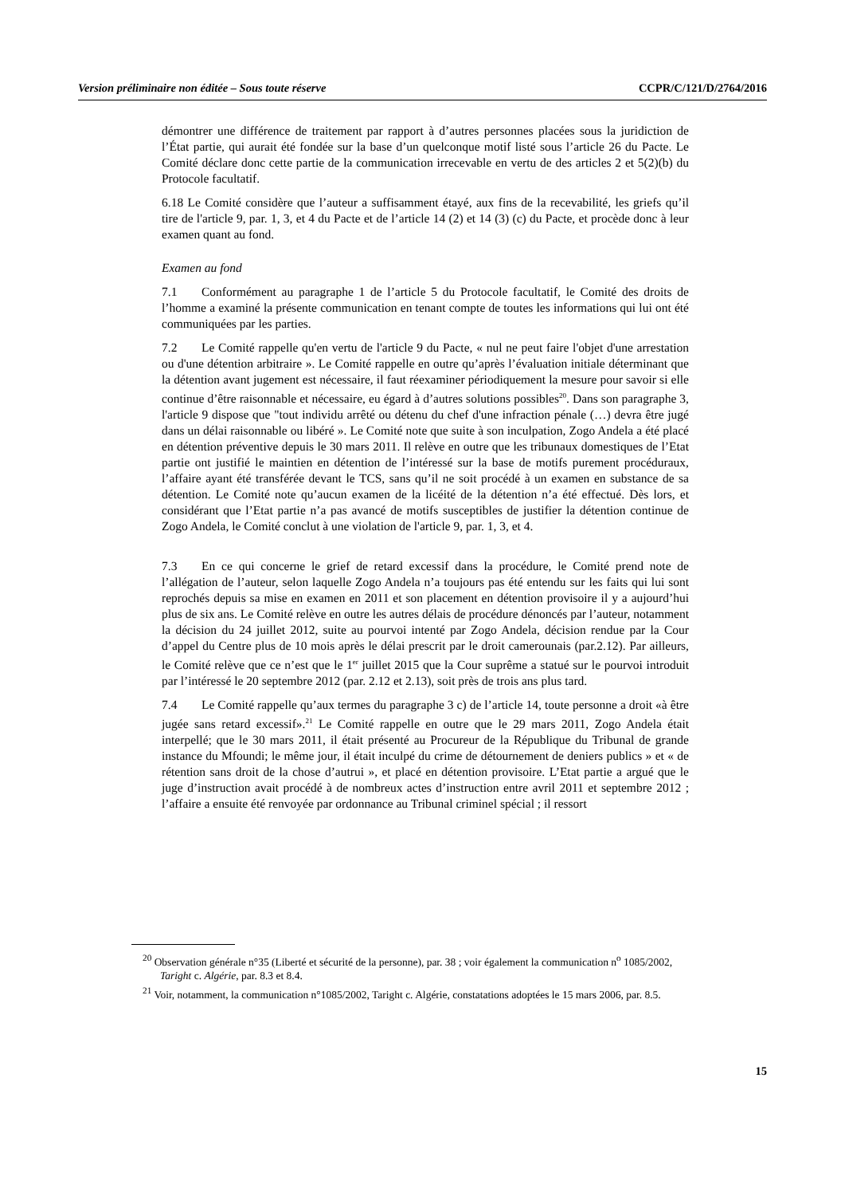Version préliminaire non éditée – Sous toute réserve CCPR/C/121/D/2764/2016
démontrer une différence de traitement par rapport à d’autres personnes placées sous la juridiction de l’État partie, qui aurait été fondée sur la base d’un quelconque motif listé sous l’article 26 du Pacte. Le Comité déclare donc cette partie de la communication irrecevable en vertu de des articles 2 et 5(2)(b) du Protocole facultatif.
6.18 Le Comité considère que l’auteur a suffisamment étayé, aux fins de la recevabilité, les griefs qu’il tire de l'article 9, par. 1, 3, et 4 du Pacte et de l’article 14 (2) et 14 (3) (c) du Pacte, et procède donc à leur examen quant au fond.
Examen au fond
7.1 Conformément au paragraphe 1 de l’article 5 du Protocole facultatif, le Comité des droits de l’homme a examiné la présente communication en tenant compte de toutes les informations qui lui ont été communiquées par les parties.
7.2 Le Comité rappelle qu'en vertu de l'article 9 du Pacte, « nul ne peut faire l'objet d'une arrestation ou d'une détention arbitraire ». Le Comité rappelle en outre qu’après l’évaluation initiale déterminant que la détention avant jugement est nécessaire, il faut réexaminer périodiquement la mesure pour savoir si elle continue d’être raisonnable et nécessaire, eu égard à d’autres solutions possibles<sup>20</sup>. Dans son paragraphe 3, l'article 9 dispose que "tout individu arrêté ou détenu du chef d'une infraction pénale (…) devra être jugé dans un délai raisonnable ou libéré ». Le Comité note que suite à son inculpation, Zogo Andela a été placé en détention préventive depuis le 30 mars 2011. Il relève en outre que les tribunaux domestiques de l’Etat partie ont justifié le maintien en détention de l’intéressé sur la base de motifs purement procéduraux, l’affaire ayant été transférée devant le TCS, sans qu’il ne soit procédé à un examen en substance de sa détention. Le Comité note qu’aucun examen de la licéité de la détention n’a été effectué. Dès lors, et considérant que l’Etat partie n’a pas avancé de motifs susceptibles de justifier la détention continue de Zogo Andela, le Comité conclut à une violation de l'article 9, par. 1, 3, et 4.
7.3 En ce qui concerne le grief de retard excessif dans la procédure, le Comité prend note de l’allégation de l’auteur, selon laquelle Zogo Andela n’a toujours pas été entendu sur les faits qui lui sont reprochés depuis sa mise en examen en 2011 et son placement en détention provisoire il y a aujourd’hui plus de six ans. Le Comité relève en outre les autres délais de procédure dénoncés par l’auteur, notamment la décision du 24 juillet 2012, suite au pourvoi intenté par Zogo Andela, décision rendue par la Cour d’appel du Centre plus de 10 mois après le délai prescrit par le droit camerounais (par.2.12). Par ailleurs, le Comité relève que ce n’est que le 1<sup>er</sup> juillet 2015 que la Cour suprême a statué sur le pourvoi introduit par l’intéressé le 20 septembre 2012 (par. 2.12 et 2.13), soit près de trois ans plus tard.
7.4 Le Comité rappelle qu’aux termes du paragraphe 3 c) de l’article 14, toute personne a droit «à être jugée sans retard excessif».<sup>21</sup> Le Comité rappelle en outre que le 29 mars 2011, Zogo Andela était interpellé; que le 30 mars 2011, il était présenté au Procureur de la République du Tribunal de grande instance du Mfoundi; le même jour, il était inculpé du crime de détournement de deniers publics » et « de rétention sans droit de la chose d’autrui », et placé en détention provisoire. L’Etat partie a argué que le juge d’instruction avait procédé à de nombreux actes d’instruction entre avril 2011 et septembre 2012 ; l’affaire a ensuite été renvoyée par ordonnance au Tribunal criminel spécial ; il ressort
<sup>20</sup> Observation générale n°35 (Liberté et sécurité de la personne), par. 38 ; voir également la communication n<sup>o</sup> 1085/2002, Taright c. Algérie, par. 8.3 et 8.4.
<sup>21</sup> Voir, notamment, la communication n°1085/2002, Taright c. Algérie, constatations adoptées le 15 mars 2006, par. 8.5.
15